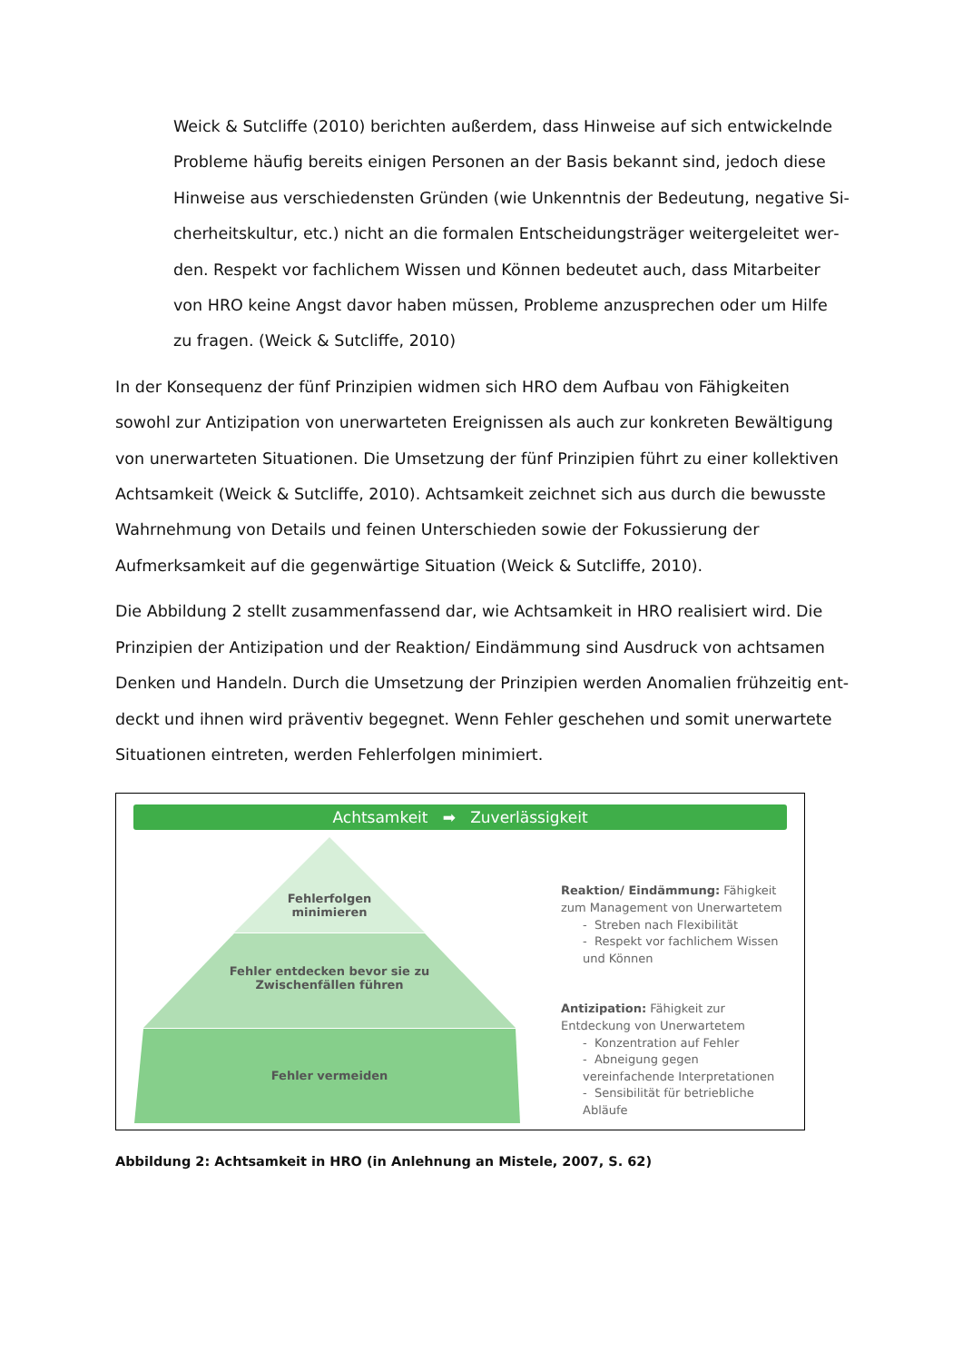Weick & Sutcliffe (2010) berichten außerdem, dass Hinweise auf sich entwickelnde Probleme häufig bereits einigen Personen an der Basis bekannt sind, jedoch diese Hinweise aus verschiedensten Gründen (wie Unkenntnis der Bedeutung, negative Si­cherheitskultur, etc.) nicht an die formalen Entscheidungsträger weitergeleitet wer­den. Respekt vor fachlichem Wissen und Können bedeutet auch, dass Mitarbeiter von HRO keine Angst davor haben müssen, Probleme anzusprechen oder um Hilfe zu fragen. (Weick & Sutcliffe, 2010)
In der Konsequenz der fünf Prinzipien widmen sich HRO dem Aufbau von Fähigkeiten sowohl zur Antizipation von unerwarteten Ereignissen als auch zur konkreten Bewältigung von uner­warteten Situationen. Die Umsetzung der fünf Prinzipien führt zu einer kollektiven Achtsam­keit (Weick & Sutcliffe, 2010). Achtsamkeit zeichnet sich aus durch die bewusste Wahrneh­mung von Details und feinen Unterschieden sowie der Fokussierung der Aufmerksamkeit auf die gegenwärtige Situation (Weick & Sutcliffe, 2010).
Die Abbildung 2 stellt zusammenfassend dar, wie Achtsamkeit in HRO realisiert wird. Die Prinzipien der Antizipation und der Reaktion/ Eindämmung sind Ausdruck von achtsamen Denken und Handeln. Durch die Umsetzung der Prinzipien werden Anomalien frühzeitig ent­deckt und ihnen wird präventiv begegnet. Wenn Fehler geschehen und somit unerwartete Situationen eintreten, werden Fehlerfolgen minimiert.
Achtsamkeit ➡ Zuverlässigkeit
Fehlerfolgen
minimieren
Fehler entdecken bevor sie zu Zwischenfällen führen
Fehler vermeiden
Reaktion/ Eindämmung: Fähigkeit zum Management von Unerwartetem
- Streben nach Flexibilität
- Respekt vor fachlichem Wissen und Können
Antizipation: Fähigkeit zur Entdeckung von Unerwartetem
- Konzentration auf Fehler
- Abneigung gegen vereinfachende Interpretationen
- Sensibilität für betriebliche Abläufe
Abbildung 2: Achtsamkeit in HRO (in Anlehnung an Mistele, 2007, S. 62)